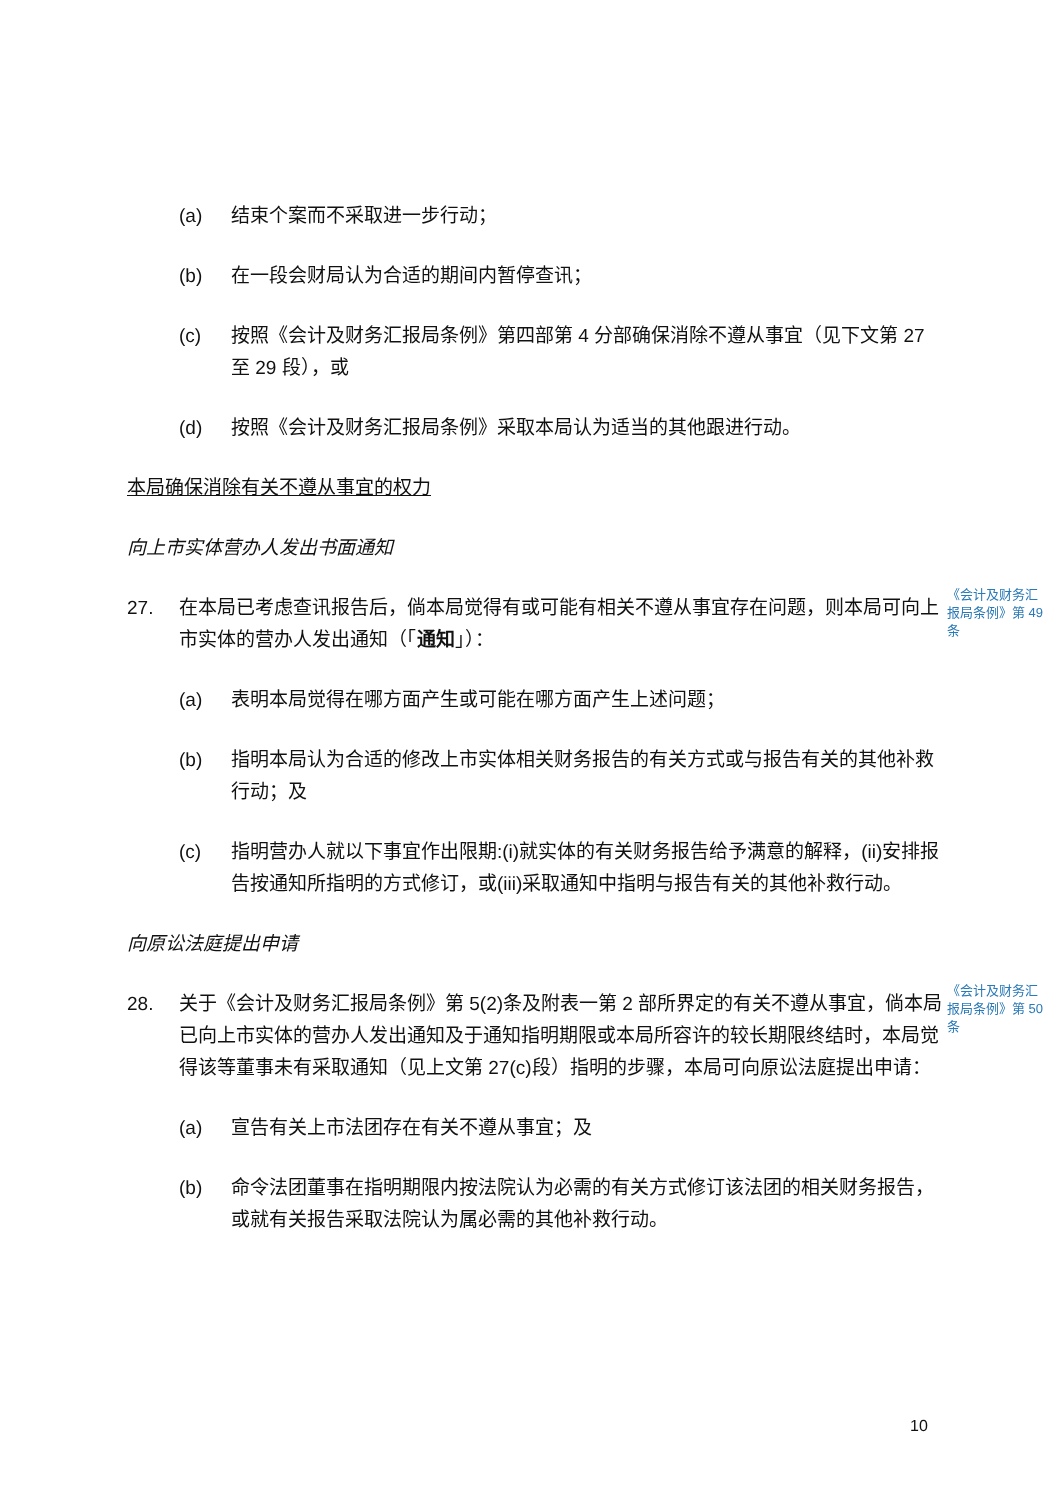(a) 结束个案而不采取进一步行动；
(b) 在一段会财局认为合适的期间内暂停查讯；
(c) 按照《会计及财务汇报局条例》第四部第 4 分部确保消除不遵从事宜（见下文第 27 至 29 段），或
(d) 按照《会计及财务汇报局条例》采取本局认为适当的其他跟进行动。
本局确保消除有关不遵从事宜的权力
向上市实体营办人发出书面通知
27. 在本局已考虑查讯报告后，倘本局觉得有或可能有相关不遵从事宜存在问题，则本局可向上市实体的营办人发出通知（「通知」）：
《会计及财务汇报局条例》第 49 条
(a) 表明本局觉得在哪方面产生或可能在哪方面产生上述问题；
(b) 指明本局认为合适的修改上市实体相关财务报告的有关方式或与报告有关的其他补救行动；及
(c) 指明营办人就以下事宜作出限期:(i)就实体的有关财务报告给予满意的解释，(ii)安排报告按通知所指明的方式修订，或(iii)采取通知中指明与报告有关的其他补救行动。
向原讼法庭提出申请
28. 关于《会计及财务汇报局条例》第 5(2)条及附表一第 2 部所界定的有关不遵从事宜，倘本局已向上市实体的营办人发出通知及于通知指明期限或本局所容许的较长期限终结时，本局觉得该等董事未有采取通知（见上文第 27(c)段）指明的步骤，本局可向原讼法庭提出申请：
《会计及财务汇报局条例》第 50 条
(a) 宣告有关上市法团存在有关不遵从事宜；及
(b) 命令法团董事在指明期限内按法院认为必需的有关方式修订该法团的相关财务报告，或就有关报告采取法院认为属必需的其他补救行动。
10